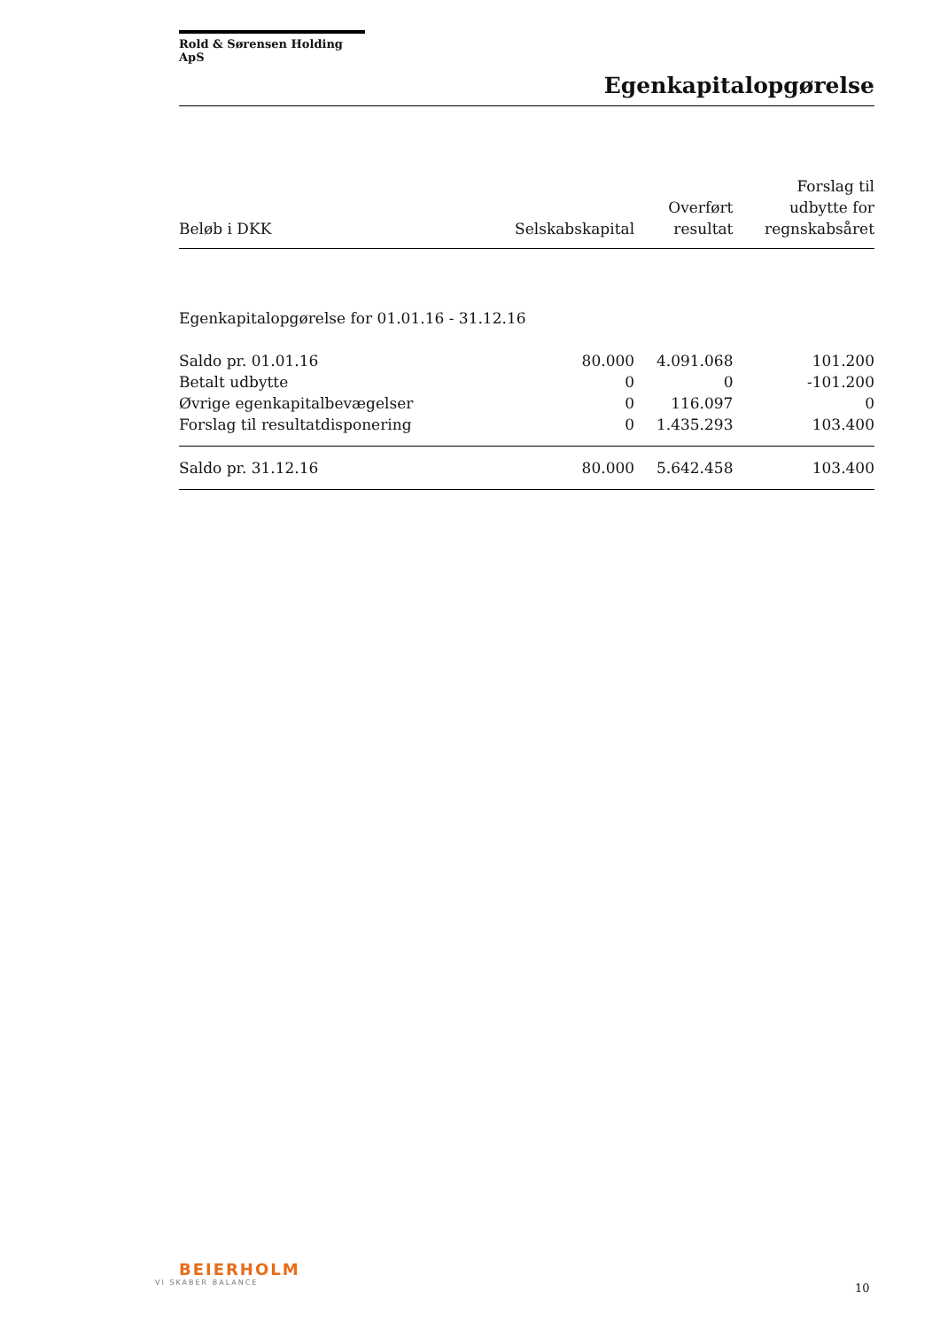Rold & Sørensen Holding ApS
Egenkapitalopgørelse
| Beløb i DKK | Selskabskapital | Overført resultat | Forslag til udbytte for regnskabsåret |
| --- | --- | --- | --- |
| Egenkapitalopgørelse for 01.01.16 - 31.12.16 | | | |
| Saldo pr. 01.01.16 | 80.000 | 4.091.068 | 101.200 |
| Betalt udbytte | 0 | 0 | -101.200 |
| Øvrige egenkapitalbevægelser | 0 | 116.097 | 0 |
| Forslag til resultatdisponering | 0 | 1.435.293 | 103.400 |
| Saldo pr. 31.12.16 | 80.000 | 5.642.458 | 103.400 |
BEIERHOLM
VI SKABER BALANCE
10